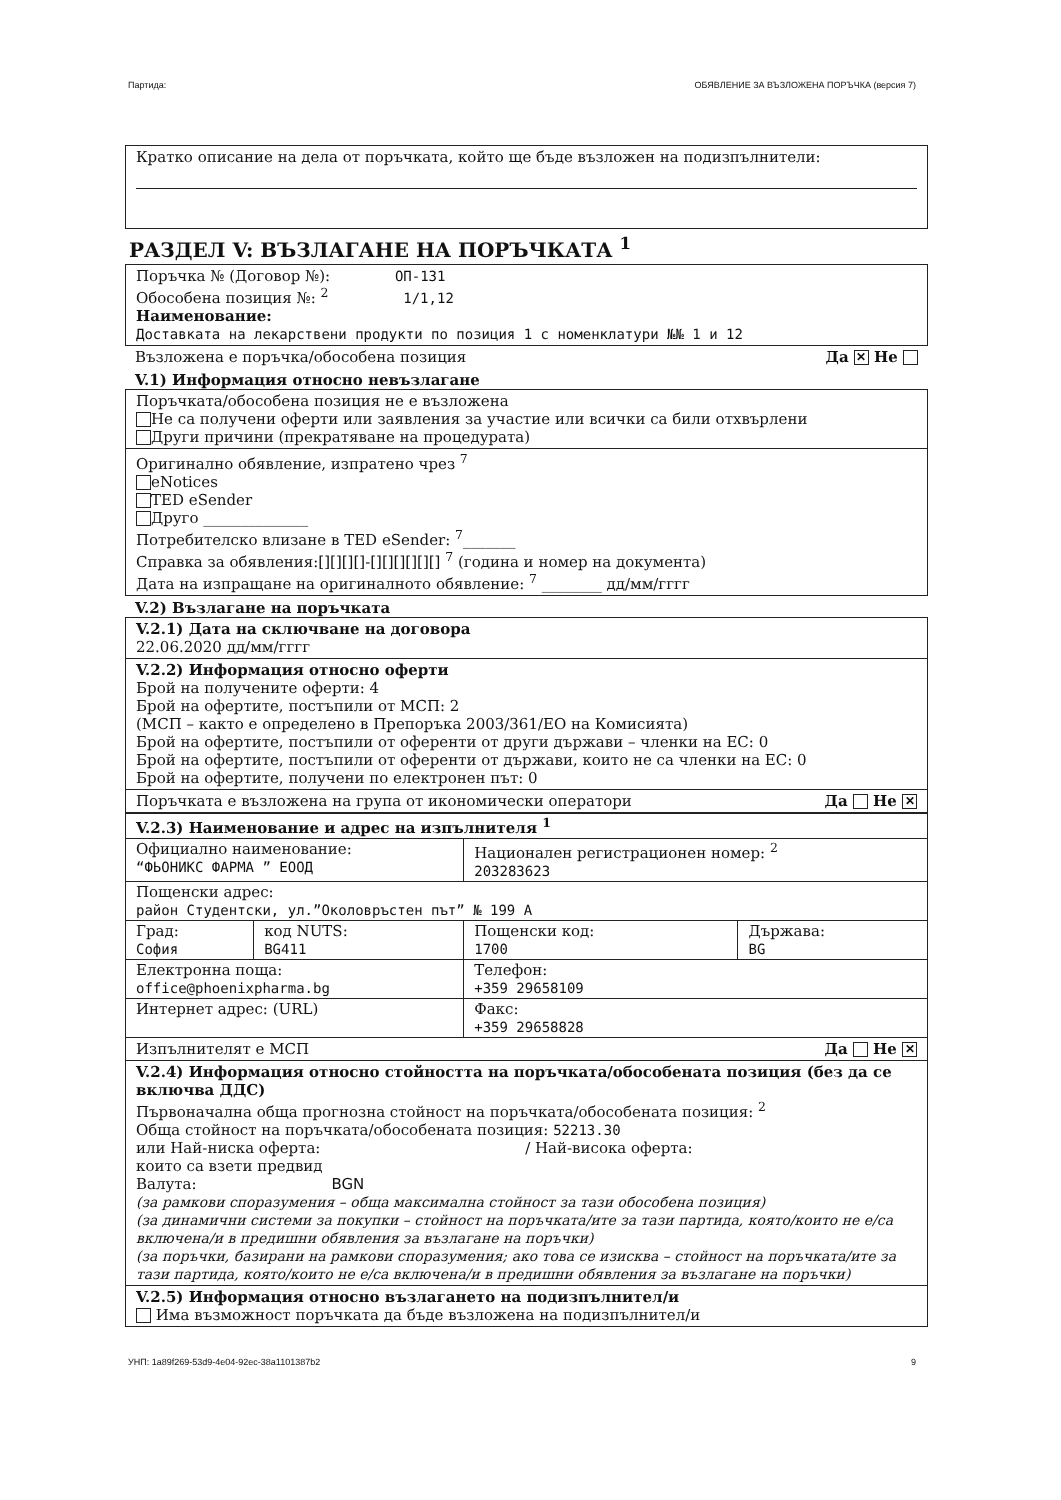Партида: ОБЯВЛЕНИЕ ЗА ВЪЗЛОЖЕНА ПОРЪЧКА (версия 7)
Кратко описание на дела от поръчката, който ще бъде възложен на подизпълнители:
РАЗДЕЛ V: ВЪЗЛАГАНЕ НА ПОРЪЧКАТА <sup>1</sup>
Поръчка № (Договор №): ОП-131
Обособена позиция №: <sup>2</sup> 1/1,12
Наименование:
Доставката на лекарствени продукти по позиция 1 с номенклатури №№ 1 и 12
Възложена е поръчка/обособена позиция Да ✕ Не
V.1) Информация относно невъзлагане
Поръчката/обособена позиция не е възложена
Не са получени оферти или заявления за участие или всички са били отхвърлени
Други причини (прекратяване на процедурата)
Оригинално обявление, изпратено чрез <sup>7</sup>
eNotices
TED eSender
Друго ______________
Потребителско влизане в TED eSender: <sup>7</sup>_______
Справка за обявления:[][][][]-[][][][][][] <sup>7</sup> (година и номер на документа)
Дата на изпращане на оригиналното обявление: <sup>7</sup> ________ дд/мм/гггг
V.2) Възлагане на поръчката
V.2.1) Дата на сключване на договора
22.06.2020 дд/мм/гггг
V.2.2) Информация относно оферти
Брой на получените оферти: 4
Брой на офертите, постъпили от МСП: 2
(МСП – както е определено в Препоръка 2003/361/ЕО на Комисията)
Брой на офертите, постъпили от оференти от други държави – членки на ЕС: 0
Брой на офертите, постъпили от оференти от държави, които не са членки на ЕС: 0
Брой на офертите, получени по електронен път: 0
Поръчката е възложена на група от икономически оператори Да Не ✕
| V.2.3) Наименование и адрес на изпълнителя <sup>1</sup> | | | |
| Официално наименование: “ФЬОНИКС ФАРМА ” ЕООД | | Национален регистрационен номер: <sup>2</sup> 203283623 | |
| Пощенски адрес: район Студентски, ул.”Околовръстен път” № 199 А | | | |
| Град: София | код NUTS: BG411 | Пощенски код: 1700 | Държава: BG |
| Електронна поща: office@phoenixpharma.bg | | Телефон: +359 29658109 | |
| Интернет адрес: (URL) | | Факс: +359 29658828 | |
Изпълнителят е МСП Да Не ✕
V.2.4) Информация относно стойността на поръчката/обособената позиция (без да се включва ДДС)
Първоначална обща прогнозна стойност на поръчката/обособената позиция: <sup>2</sup>
Обща стойност на поръчката/обособената позиция: 52213.30
или Най-ниска оферта: / Най-висока оферта:
които са взети предвид
Валута: BGN
(за рамкови споразумения – обща максимална стойност за тази обособена позиция)
(за динамични системи за покупки – стойност на поръчката/ите за тази партида, която/които не е/са включена/и в предишни обявления за възлагане на поръчки)
(за поръчки, базирани на рамкови споразумения; ако това се изисква – стойност на поръчката/ите за тази партида, която/които не е/са включена/и в предишни обявления за възлагане на поръчки)
V.2.5) Информация относно възлагането на подизпълнител/и
Има възможност поръчката да бъде възложена на подизпълнител/и
УНП: 1a89f269-53d9-4e04-92ec-38a1101387b2 9